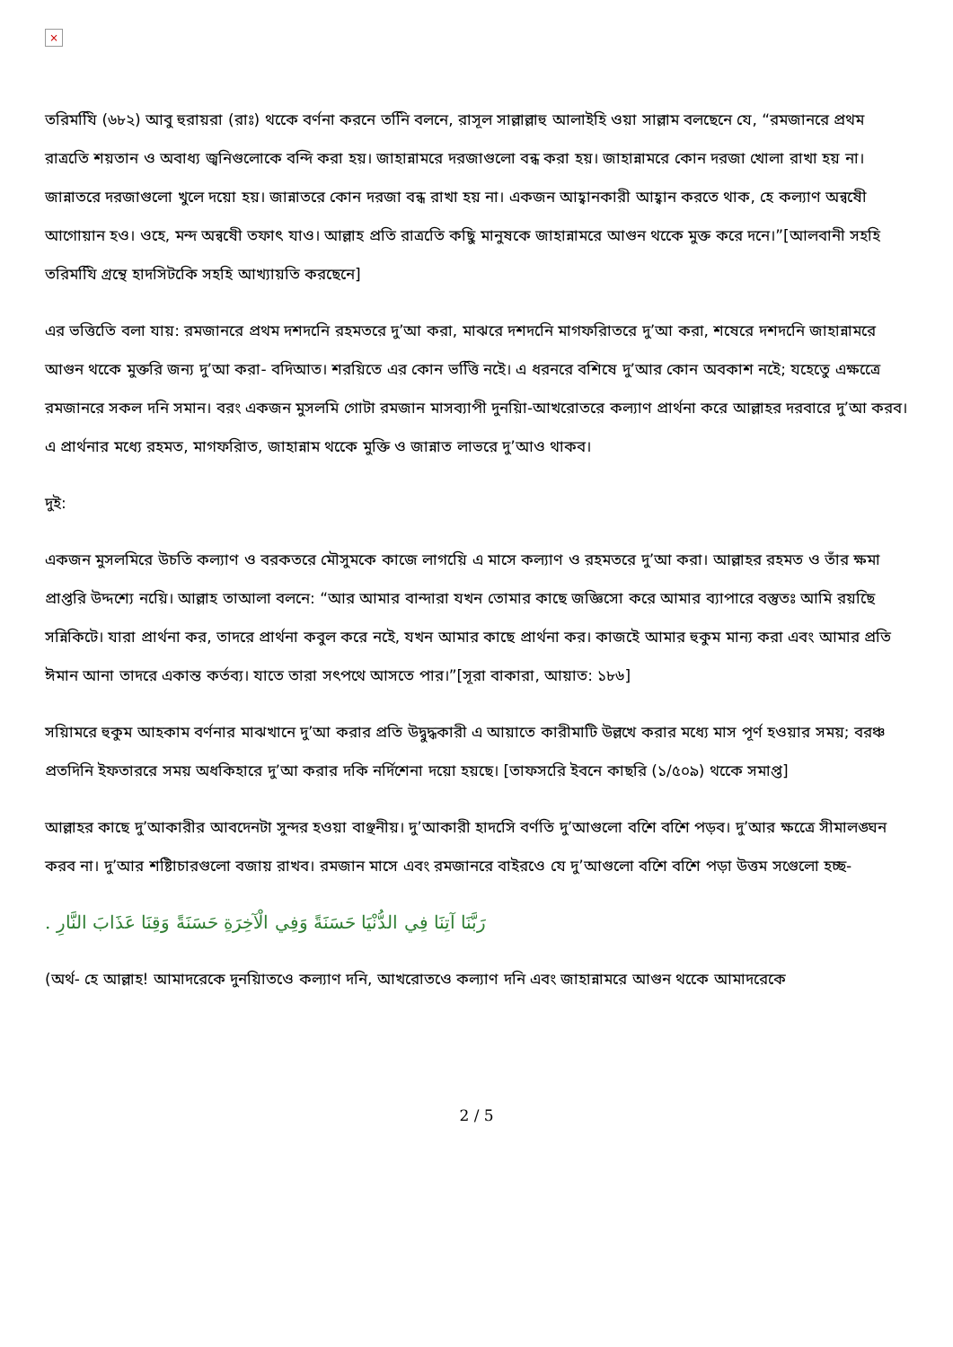×
তরিমযিি (৬৮২) আবু হুরায়রা (রাঃ) থকেে বর্ণনা করনে তনিি বলনে, রাসূল সাল্লাল্লাহু আলাইহি ওয়া সাল্লাম বলছেনে যে, “রমজানরে প্রথম রাত্রতিে শয়তান ও অবাধ্য জ্বনিগুলোকে বন্দি করা হয়। জাহান্নামরে দরজাগুলো বন্ধ করা হয়। জাহান্নামরে কোন দরজা খোলা রাখা হয় না। জান্নাতরে দরজাগুলো খুলে দয়ো হয়। জান্নাতরে কোন দরজা বন্ধ রাখা হয় না। একজন আহ্বানকারী আহ্বান করতে থাক, হে কল্যাণ অন্বষেী আগোয়ান হও। ওহে, মন্দ অন্বষেী তফাৎ যাও। আল্লাহ প্রতি রাত্রতিে কছিু মানুষকে জাহান্নামরে আগুন থকেে মুক্ত করে দনে।”[আলবানী সহহি তরিমযিি গ্রন্থে হাদসিটকিে সহহি আখ্যায়তি করছেনে]
এর ভত্তিতিে বলা যায়: রমজানরে প্রথম দশদনিে রহমতরে দু’আ করা, মাঝরে দশদনিে মাগফরিাতরে দু’আ করা, শষেরে দশদনিে জাহান্নামরে আগুন থকেে মুক্তরি জন্য দু’আ করা- বদিআত। শরয়িতে এর কোন ভত্তিি নইে। এ ধরনরে বশিষে দু’আর কোন অবকাশ নইে; যহেতেু এক্ষত্রেে রমজানরে সকল দনি সমান। বরং একজন মুসলমি গোটা রমজান মাসব্যাপী দুনয়িা-আখরোতরে কল্যাণ প্রার্থনা করে আল্লাহর দরবারে দু’আ করব। এ প্রার্থনার মধ্যে রহমত, মাগফরিাত, জাহান্নাম থকেে মুক্তি ও জান্নাত লাভরে দু’আও থাকব।
দুই:
একজন মুসলমিরে উচতি কল্যাণ ও বরকতরে মৌসুমকে কাজে লাগয়িে এ মাসে কল্যাণ ও রহমতরে দু’আ করা। আল্লাহর রহমত ও তাঁর ক্ষমা প্রাপ্তরি উদ্দশ্যে নয়িে। আল্লাহ তাআলা বলনে: “আর আমার বান্দারা যখন তোমার কাছে জজ্ঞিসো করে আমার ব্যাপারে বস্তুতঃ আমি রয়ছেি সন্নিকিটে। যারা প্রার্থনা কর, তাদরে প্রার্থনা কবুল করে নইে, যখন আমার কাছে প্রার্থনা কর। কাজইে আমার হুকুম মান্য করা এবং আমার প্রতি ঈমান আনা তাদরে একান্ত কর্তব্য। যাতে তারা সৎপথে আসতে পার।”[সূরা বাকারা, আয়াত: ১৮৬]
সয়িামরে হুকুম আহকাম বর্ণনার মাঝখানে দু’আ করার প্রতি উদ্বুদ্ধকারী এ আয়াতে কারীমাটি উল্লখে করার মধ্যে মাস পূর্ণ হওয়ার সময়; বরঞ্চ প্রতদিনি ইফতাররে সময় অধকিহারে দু’আ করার দকি নর্দিশেনা দয়ো হয়ছে। [তাফসরিে ইবনে কাছরি (১/৫০৯) থকেে সমাপ্ত]
আল্লাহর কাছে দু’আকারীর আবদেনটা সুন্দর হওয়া বাঞ্ছনীয়। দু’আকারী হাদসিে বর্ণতি দু’আগুলো বশেি বশেি পড়ব। দু’আর ক্ষত্রেে সীমালঙ্ঘন করব না। দু’আর শষ্টিাচারগুলো বজায় রাখব। রমজান মাসে এবং রমজানরে বাইরওে যে দু’আগুলো বশেি বশেি পড়া উত্তম সগেুলো হচ্ছ-
رَبَّنَا آتِنَا فِي الدُّنْيَا حَسَنَةً وَفِي الْآخِرَةِ حَسَنَةً وَقِنَا عَذَابَ النَّارِ .
(অর্থ- হে আল্লাহ! আমাদরেকে দুনয়িাতওে কল্যাণ দনি, আখরোতওে কল্যাণ দনি এবং জাহান্নামরে আগুন থকেে আমাদরেকে
2 / 5